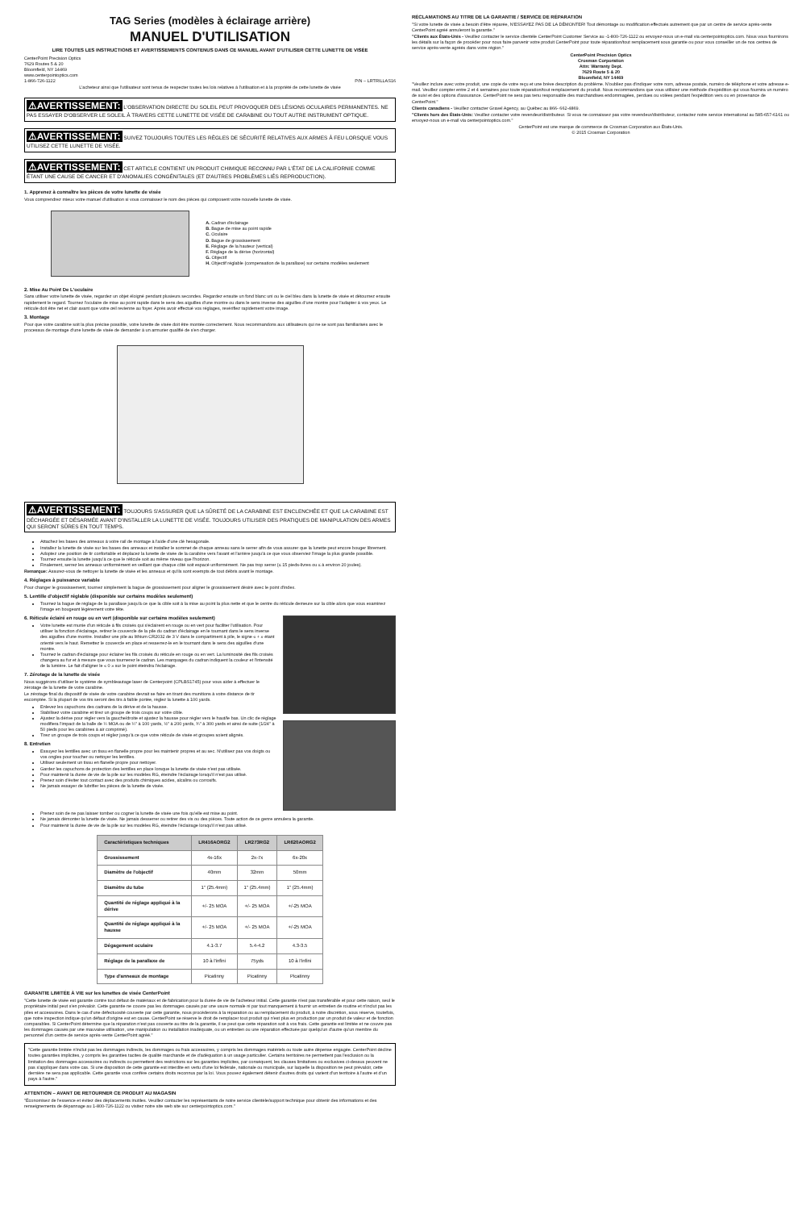TAG Series (modèles à éclairage arrière)
MANUEL D'UTILISATION
LIRE TOUTES LES INSTRUCTIONS ET AVERTISSEMENTS CONTENUS DANS CE MANUEL AVANT D'UTILISER CETTE LUNETTE DE VISÉE
CenterPoint Precision Optics
7629 Routes 5 & 20
Bloomfield, NY 14469
www.centerpointoptics.com
1-866-726-1122 P/N – LRTRILLAS16
L'acheteur ainsi que l'utilisateur sont tenus de respecter toutes les lois relatives à l'utilisation et à la propriété de cette lunette de visée
⚠AVERTISSEMENT: L'OBSERVATION DIRECTE DU SOLEIL PEUT PROVOQUER DES LÉSIONS OCULAIRES PERMANENTES. NE PAS ESSAYER D'OBSERVER LE SOLEIL À TRAVERS CETTE LUNETTE DE VISÉE DE CARABINE OU TOUT AUTRE INSTRUMENT OPTIQUE.
⚠AVERTISSEMENT: SUIVEZ TOUJOURS TOUTES LES RÈGLES DE SÉCURITÉ RELATIVES AUX ARMES À FEU LORSQUE VOUS UTILISEZ CETTE LUNETTE DE VISÉE.
⚠AVERTISSEMENT: CET ARTICLE CONTIENT UN PRODUIT CHIMIQUE RECONNU PAR L'ÉTAT DE LA CALIFORNIE COMME ÉTANT UNE CAUSE DE CANCER ET D'ANOMALIES CONGÉNITALES (ET D'AUTRES PROBLÈMES LIÉS REPRODUCTION).
1. Apprenez à connaître les pièces de votre lunette de visée
Vous comprendrez mieux votre manuel d'utilisation si vous connaissez le nom des pièces qui composent votre nouvelle lunette de visée.
A. Cadran d'éclairage
B. Bague de mise au point rapide
C. Oculaire
D. Bague de grossissement
E. Réglage de la hauteur (vertical)
F. Réglage de la dérive (horizontal)
G. Objectif
H. Objectif réglable (compensation de la parallaxe) sur certains modèles seulement
2. Mise Au Point De L'oculaire
Sans utiliser votre lunette de visée, regardez un objet éloigné pendant plusieurs secondes. Regardez ensuite un fond blanc uni ou le ciel bleu dans la lunette de visée et détournez ensuite rapidement le regard. Tournez l'oculaire de mise au point rapide dans le sens des aiguilles d'une montre ou dans le sens inverse des aiguilles d'une montre pour l'adapter à vos yeux. Le réticule doit être net et clair avant que votre œil revienne au foyer. Après avoir effectué vos réglages, revérifiez rapidement votre image.
3. Montage
Pour que votre carabine soit la plus précise possible, votre lunette de visée doit être montée correctement. Nous recommandons aux utilisateurs qui ne se sont pas familiarisés avec le processus de montage d'une lunette de visée de demander à un armurier qualifié de s'en charger.
⚠AVERTISSEMENT: TOUJOURS S'ASSURER QUE LA SÛRETÉ DE LA CARABINE EST ENCLENCHÉE ET QUE LA CARABINE EST DÉCHARGÉE ET DÉSARMÉE AVANT D'INSTALLER LA LUNETTE DE VISÉE. TOUJOURS UTILISER DES PRATIQUES DE MANIPULATION DES ARMES QUI SERONT SÛRES EN TOUT TEMPS.
Attachez les bases des anneaux à votre rail de montage à l'aide d'une clé hexagonale.
Installez la lunette de visée sur les bases des anneaux et installez le sommet de chaque anneau sans le serrer afin de vous assurer que la lunette peut encore bouger librement.
Adoptez une position de tir confortable et déplacez la lunette de visée de la carabine vers l'avant et l'arrière jusqu'à ce que vous observiez l'image la plus grande possible.
Tournez ensuite la lunette jusqu'à ce que le réticule soit au même niveau que l'horizon.
Finalement, serrez les anneaux uniformément en veillant que chaque côté soit espacé uniformément. Ne pas trop serrer (≤ 15 pieds-livres ou ≤ à environ 20 joules).
Remarque: Assurez-vous de nettoyer la lunette de visée et les anneaux et qu'ils sont exempts de tout débris avant le montage.
4. Réglages à puissance variable
Pour changer le grossissement, tournez simplement la bague de grossissement pour aligner le grossissement désiré avec le point d'index.
5. Lentille d'objectif réglable (disponible sur certains modèles seulement)
Tournez la bague de réglage de la parallaxe jusqu'à ce que la cible soit à la mise au point la plus nette et que le centre du réticule demeure sur la cible alors que vous examinez l'image en bougeant légèrement votre tête.
6. Réticule éclairé en rouge ou en vert (disponible sur certains modèles seulement)
Votre lunette est munie d'un réticule à fils croisés qui s'éclairent en rouge ou en vert pour faciliter l'utilisation. Pour utiliser la fonction d'éclairage, retirez le couvercle de la pile du cadran d'éclairage en le tournant dans le sens inverse des aiguilles d'une montre. Installez une pile au lithium CR2032 de 3 V dans le compartiment à pile, le signe « + » étant orienté vers le haut. Remettez le couvercle en place et resserrez-le en le tournant dans le sens des aiguilles d'une montre.
Tournez le cadran d'éclairage pour éclairer les fils croisés du réticule en rouge ou en vert. La luminosité des fils croisés changera au fur et à mesure que vous tournerez le cadran. Les marquages du cadran indiquent la couleur et l'intensité de la lumière. Le fait d'aligner le « 0 » sur le point éteindra l'éclairage.
7. Zérotage de la lunette de visée
Nous suggérons d'utiliser le système de symbleautage laser de Centerpoint (CPLBS1745) pour vous aider à effectuer le zérotage de la lunette de votre carabine.
Le zérotage final du dispositif de visée de votre carabine devrait se faire en tirant des munitions à votre distance de tir escomptée. Si la plupart de vos tirs seront des tirs à faible portée, réglez la lunette à 100 yards.
Enlevez les capuchons des cadrans de la dérive et de la hausse.
Stabilisez votre carabine et tirez un groupe de trois coups sur votre cible.
Ajustez la dérive pour régler vers la gauche/droite et ajustez la hausse pour régler vers le haut/le bas. Un clic de réglage modifiera l'impact de la balle de ¼ MOA ou de ¼" à 100 yards, ½" à 200 yards, ¾" à 300 yards et ainsi de suite (1/24" à 50 pieds pour les carabines à air comprimé).
Tirez un groupe de trois coups et réglez jusqu'à ce que votre réticule de visée et groupes soient alignés.
8. Entretien
Essuyez les lentilles avec un tissu en flanelle propre pour les maintenir propres et au sec. N'utilisez pas vos doigts ou vos ongles pour toucher ou nettoyer les lentilles.
Utilisez seulement un tissu en flanelle propre pour nettoyer.
Gardez les capuchons de protection des lentilles en place lorsque la lunette de visée n'est pas utilisée.
Pour maintenir la durée de vie de la pile sur les modèles RG, éteindre l'éclairage lorsqu'il n'est pas utilisé.
Prenez soin d'éviter tout contact avec des produits chimiques acides, alcalins ou corrosifs.
Ne jamais essayer de lubrifier les pièces de la lunette de visée.
Prenez soin de ne pas laisser tomber ou cogner la lunette de visée une fois qu'elle est mise au point.
Ne jamais démonter la lunette de visée. Ne jamais desserrer ou retirer des vis ou des pièces. Toute action de ce genre annulera la garantie.
Pour maintenir la durée de vie de la pile sur les modèles RG, éteindre l'éclairage lorsqu'il n'est pas utilisé.
| Caractéristiques techniques | LR416AORG2 | LR273RG2 | LR620AORG2 |
| --- | --- | --- | --- |
| Grossissement | 4x-16x | 2x-7x | 6x-20x |
| Diamètre de l'objectif | 40mm | 32mm | 50mm |
| Diamètre du tube | 1" (25.4mm) | 1" (25.4mm) | 1" (25.4mm) |
| Quantité de réglage appliqué à la dérive | +/- 25 MOA | +/- 25 MOA | +/-25 MOA |
| Quantité de réglage appliqué à la hausse | +/- 25 MOA | +/- 25 MOA | +/-25 MOA |
| Dégagement oculaire | 4.1-3.7 | 5.4-4.2 | 4.3-3.5 |
| Réglage de la parallaxe de | 10 à l'infini | 75yds | 10 à l'infini |
| Type d'anneaux de montage | Picatinny | Picatinny | Picatinny |
GARANTIE LIMITÉE À VIE sur les lunettes de visée CenterPoint
"Cette lunette de visée est garantie contre tout défaut de matériaux et de fabrication pour la durée de vie de l'acheteur initial. Cette garantie n'est pas transférable et pour cette raison, seul le propriétaire initial peut s'en prévaloir. Cette garantie ne couvre pas les dommages causés par une usure normale ni par tout manquement à fournir un entretien de routine et n'inclut pas les piles et accessoires. Dans le cas d'une défectuosité couverte par cette garantie, nous procéderons à la réparation ou au remplacement du produit, à notre discrétion, sous réserve, toutefois, que notre inspection indique qu'un défaut d'origine est en cause. CenterPoint se réserve le droit de remplacer tout produit qui n'est plus en production par un produit de valeur et de fonction comparables. Si CenterPoint détermine que la réparation n'est pas couverte au titre de la garantie, il se peut que cette réparation soit à vos frais. Cette garantie est limitée et ne couvre pas les dommages causés par une mauvaise utilisation, une manipulation ou installation inadéquate, ou un entretien ou une réparation effectuée par quelqu'un d'autre qu'un membre du personnel d'un centre de service après-vente CenterPoint agréé."
"Cette garantie limitée n'inclut pas les dommages indirects, les dommages ou frais accessoires, y compris les dommages matériels ou toute autre dépense engagée. CenterPoint décline toutes garanties implicites, y compris les garanties tacites de qualité marchande et de d'adéquation à un usage particulier. Certains territoires ne permettent pas l'exclusion ou la limitation des dommages accessoires ou indirects ou permettent des restrictions sur les garanties implicites, par conséquent, les clauses limitatives ou exclusives ci-dessus peuvent ne pas s'appliquer dans votre cas. Si une disposition de cette garantie est interdite en vertu d'une loi fédérale, nationale ou municipale, sur laquelle la disposition ne peut prévaloir, cette dernière ne sera pas applicable. Cette garantie vous confère certains droits reconnus par la loi. Vous pouvez également détenir d'autres droits qui varient d'un territoire à l'autre et d'un pays à l'autre."
ATTENTION – AVANT DE RETOURNER CE PRODUIT AU MAGASIN
"Économisez de l'essence et évitez des déplacements inutiles. Veuillez contacter les représentants de notre service clientèle/support technique pour obtenir des informations et des renseignements de dépannage au 1-800-726-1122 ou visitez notre site web site sur centerpointoptics.com."
RÉCLAMATIONS AU TITRE DE LA GARANTIE / SERVICE DE RÉPARATION
"Si votre lunette de visée a besoin d'être réparée, N'ESSAYEZ PAS DE LA DÉMONTER! Tout démontage ou modification effectués autrement que par un centre de service après-vente CenterPoint agréé annuleront la garantie."
"Clients aux États-Unis - Veuillez contacter le service clientèle CenterPoint Customer Service au -1-800-726-1122 ou envoyez-nous un e-mail via centerpointoptics.com. Nous vous fournirons les détails sur la façon de procéder pour nous faire parvenir votre produit CenterPoint pour toute réparation/tout remplacement sous garantie ou pour vous conseiller un de nos centres de service après-vente agréés dans votre région."
CenterPoint Precision Optics
Crosman Corporation
Attn: Warranty Dept.
7629 Route 5 & 20
Bloomfield, NY 14469
"Veuillez inclure avec votre produit, une copie de votre reçu et une brève description du problème. N'oubliez pas d'indiquer votre nom, adresse postale, numéro de téléphone et votre adresse e-mail. Veuillez compter entre 2 et 4 semaines pour toute réparation/tout remplacement du produit. Nous recommandons que vous utilisiez une méthode d'expédition qui vous fournira un numéro de suivi et des options d'assurance. CenterPoint ne sera pas tenu responsable des marchandises endommagées, perdues ou volées pendant l'expédition vers ou en provenance de CenterPoint."
Clients canadiens - Veuillez contacter Gravel Agency, au Québec au 866- 662-4869.
"Clients hors des États-Unis: Veuillez contacter votre revendeur/distributeur. Si vous ne connaissez pas votre revendeur/distributeur, contactez notre service international au 585-657-6161 ou envoyez-nous un e-mail via centerpointoptics.com."
CenterPoint est une marque de commerce de Crosman Corporation aux États-Unis.
© 2015 Crosman Corporation